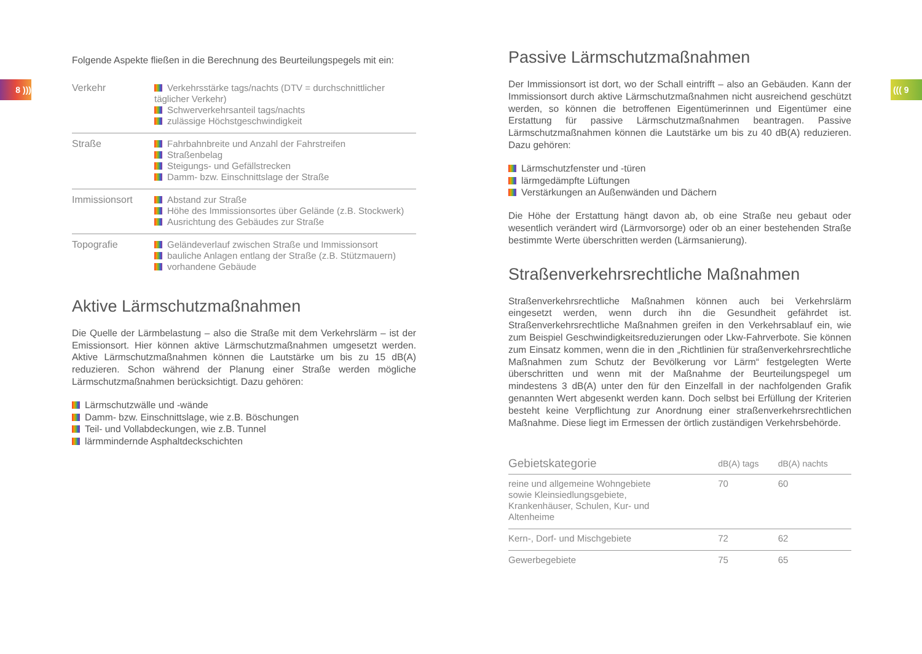8 ))) ((( 9
Folgende Aspekte fließen in die Berechnung des Beurteilungspegels mit ein:
| Verkehr | Verkehrsstärke tags/nachts (DTV = durchschnittlicher täglicher Verkehr) Schwerverkehrsanteil tags/nachts zulässige Höchstgeschwindigkeit |
| Straße | Fahrbahnbreite und Anzahl der Fahrstreifen Straßenbelag Steigungs- und Gefällstrecken Damm- bzw. Einschnittslage der Straße |
| Immissionsort | Abstand zur Straße Höhe des Immissionsortes über Gelände (z.B. Stockwerk) Ausrichtung des Gebäudes zur Straße |
| Topografie | Geländeverlauf zwischen Straße und Immissionsort bauliche Anlagen entlang der Straße (z.B. Stützmauern) vorhandene Gebäude |
Aktive Lärmschutzmaßnahmen
Die Quelle der Lärmbelastung – also die Straße mit dem Verkehrslärm – ist der Emissionsort. Hier können aktive Lärmschutzmaßnahmen umgesetzt werden. Aktive Lärmschutzmaßnahmen können die Lautstärke um bis zu 15 dB(A) reduzieren. Schon während der Planung einer Straße werden mögliche Lärmschutzmaßnahmen berücksichtigt. Dazu gehören:
Lärmschutzwälle und -wände
Damm- bzw. Einschnittslage, wie z.B. Böschungen
Teil- und Vollabdeckungen, wie z.B. Tunnel
lärmmindernde Asphaltdeckschichten
Passive Lärmschutzmaßnahmen
Der Immissionsort ist dort, wo der Schall eintrifft – also an Gebäuden. Kann der Immissionsort durch aktive Lärmschutzmaßnahmen nicht ausreichend geschützt werden, so können die betroffenen Eigentümerinnen und Eigentümer eine Erstattung für passive Lärmschutzmaßnahmen beantragen. Passive Lärmschutzmaßnahmen können die Lautstärke um bis zu 40 dB(A) reduzieren. Dazu gehören:
Lärmschutzfenster und -türen
lärmgedämpfte Lüftungen
Verstärkungen an Außenwänden und Dächern
Die Höhe der Erstattung hängt davon ab, ob eine Straße neu gebaut oder wesentlich verändert wird (Lärmvorsorge) oder ob an einer bestehenden Straße bestimmte Werte überschritten werden (Lärmsanierung).
Straßenverkehrsrechtliche Maßnahmen
Straßenverkehrsrechtliche Maßnahmen können auch bei Verkehrslärm eingesetzt werden, wenn durch ihn die Gesundheit gefährdet ist. Straßenverkehrsrechtliche Maßnahmen greifen in den Verkehrsablauf ein, wie zum Beispiel Geschwindigkeitsreduzierungen oder Lkw-Fahrverbote. Sie können zum Einsatz kommen, wenn die in den „Richtlinien für straßenverkehrsrechtliche Maßnahmen zum Schutz der Bevölkerung vor Lärm“ festgelegten Werte überschritten und wenn mit der Maßnahme der Beurteilungspegel um mindestens 3 dB(A) unter den für den Einzelfall in der nachfolgenden Grafik genannten Wert abgesenkt werden kann. Doch selbst bei Erfüllung der Kriterien besteht keine Verpflichtung zur Anordnung einer straßenverkehrsrechtlichen Maßnahme. Diese liegt im Ermessen der örtlich zuständigen Verkehrsbehörde.
| Gebietskategorie | dB(A) tags | dB(A) nachts |
| --- | --- | --- |
| reine und allgemeine Wohngebiete sowie Kleinsiedlungsgebiete, Krankenhäuser, Schulen, Kur- und Altenheime | 70 | 60 |
| Kern-, Dorf- und Mischgebiete | 72 | 62 |
| Gewerbegebiete | 75 | 65 |